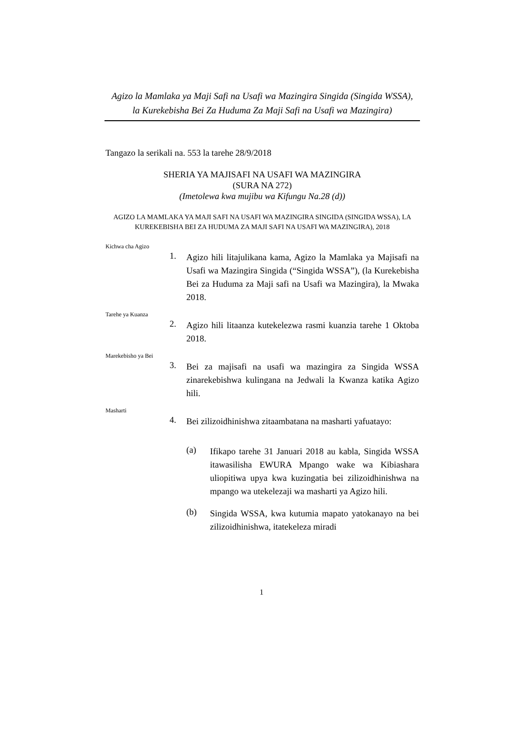Agizo la Mamlaka ya Maji Safi na Usafi wa Mazingira Singida (Singida WSSA),
la Kurekebisha Bei Za Huduma Za Maji Safi na Usafi wa Mazingira)
Tangazo la serikali na. 553 la tarehe 28/9/2018
SHERIA YA MAJISAFI NA USAFI WA MAZINGIRA
(SURA NA 272)
(Imetolewa kwa mujibu wa Kifungu Na.28 (d))
AGIZO LA MAMLAKA YA MAJI SAFI NA USAFI WA MAZINGIRA SINGIDA (SINGIDA WSSA), LA KUREKEBISHA BEI ZA HUDUMA ZA MAJI SAFI NA USAFI WA MAZINGIRA), 2018
Kichwa cha Agizo
1.
Agizo hili litajulikana kama, Agizo la Mamlaka ya Majisafi na Usafi wa Mazingira Singida (“Singida WSSA”), (la Kurekebisha Bei za Huduma za Maji safi na Usafi wa Mazingira), la Mwaka 2018.
Tarehe ya Kuanza
2.
Agizo hili litaanza kutekelezwa rasmi kuanzia tarehe 1 Oktoba 2018.
Marekebisho ya Bei
3.
Bei za majisafi na usafi wa mazingira za Singida WSSA zinarekebishwa kulingana na Jedwali la Kwanza katika Agizo hili.
Masharti
4.
Bei zilizoidhinishwa zitaambatana na masharti yafuatayo:
(a)
Ifikapo tarehe 31 Januari 2018 au kabla, Singida WSSA itawasilisha EWURA Mpango wake wa Kibiashara uliopitiwa upya kwa kuzingatia bei zilizoidhinishwa na mpango wa utekelezaji wa masharti ya Agizo hili.
(b)
Singida WSSA, kwa kutumia mapato yatokanayo na bei zilizoidhinishwa, itatekeleza miradi
1